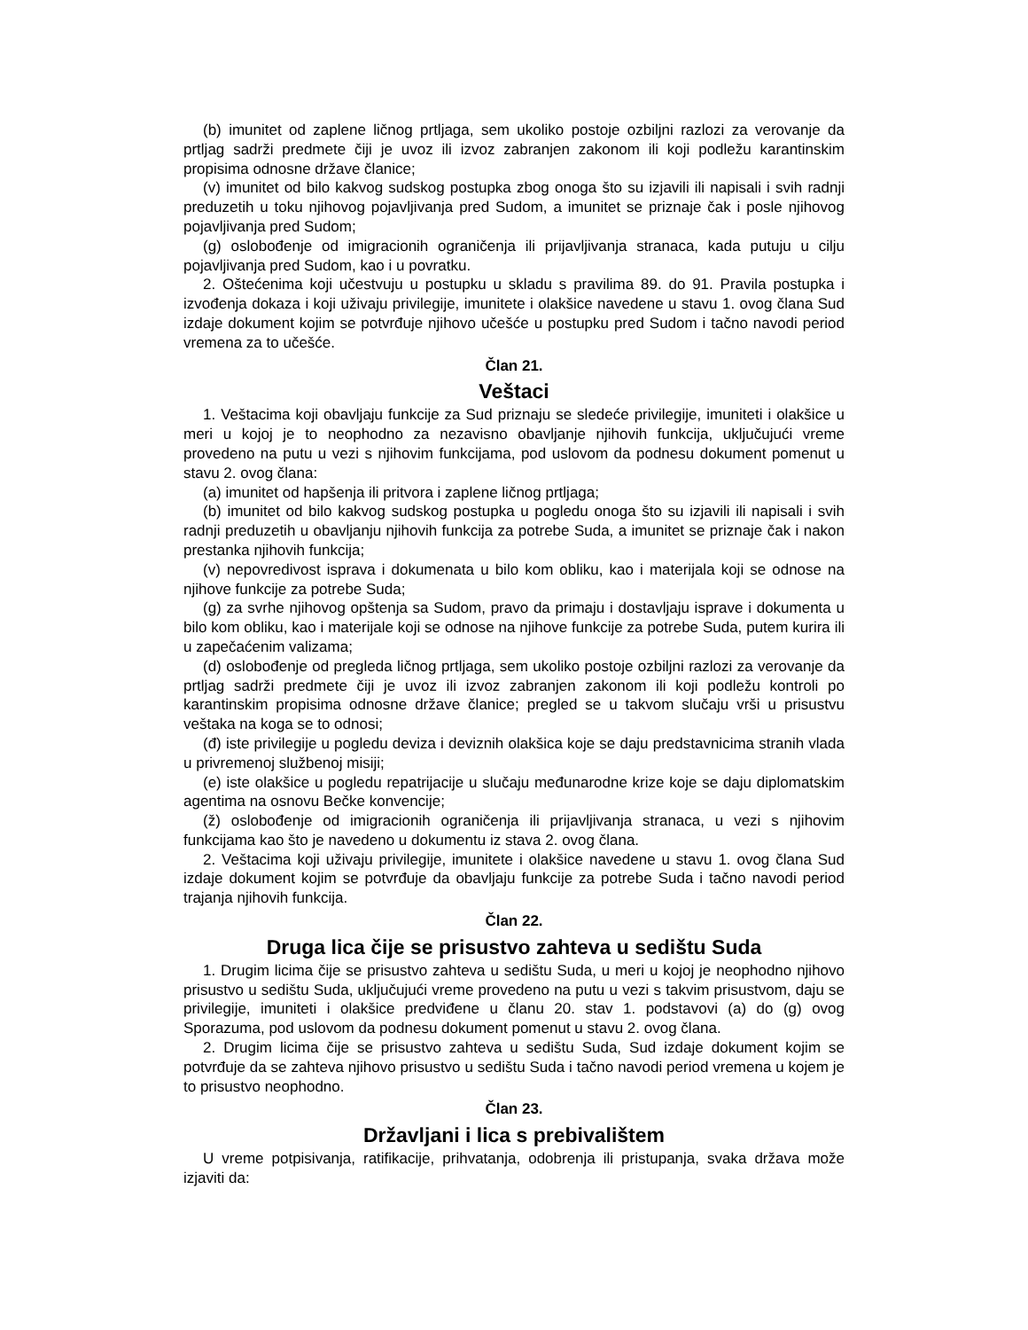(b) imunitet od zaplene ličnog prtljaga, sem ukoliko postoje ozbiljni razlozi za verovanje da prtljag sadrži predmete čiji je uvoz ili izvoz zabranjen zakonom ili koji podležu karantinskim propisima odnosne države članice;
(v) imunitet od bilo kakvog sudskog postupka zbog onoga što su izjavili ili napisali i svih radnji preduzetih u toku njihovog pojavljivanja pred Sudom, a imunitet se priznaje čak i posle njihovog pojavljivanja pred Sudom;
(g) oslobođenje od imigracionih ograničenja ili prijavljivanja stranaca, kada putuju u cilju pojavljivanja pred Sudom, kao i u povratku.
2. Oštećenima koji učestvuju u postupku u skladu s pravilima 89. do 91. Pravila postupka i izvođenja dokaza i koji uživaju privilegije, imunitete i olakšice navedene u stavu 1. ovog člana Sud izdaje dokument kojim se potvrđuje njihovo učešće u postupku pred Sudom i tačno navodi period vremena za to učešće.
Član 21.
Veštaci
1. Veštacima koji obavljaju funkcije za Sud priznaju se sledeće privilegije, imuniteti i olakšice u meri u kojoj je to neophodno za nezavisno obavljanje njihovih funkcija, uključujući vreme provedeno na putu u vezi s njihovim funkcijama, pod uslovom da podnesu dokument pomenut u stavu 2. ovog člana:
(a) imunitet od hapšenja ili pritvora i zaplene ličnog prtljaga;
(b) imunitet od bilo kakvog sudskog postupka u pogledu onoga što su izjavili ili napisali i svih radnji preduzetih u obavljanju njihovih funkcija za potrebe Suda, a imunitet se priznaje čak i nakon prestanka njihovih funkcija;
(v) nepovredivost isprava i dokumenata u bilo kom obliku, kao i materijala koji se odnose na njihove funkcije za potrebe Suda;
(g) za svrhe njihovog opštenja sa Sudom, pravo da primaju i dostavljaju isprave i dokumenta u bilo kom obliku, kao i materijale koji se odnose na njihove funkcije za potrebe Suda, putem kurira ili u zapečaćenim valizama;
(d) oslobođenje od pregleda ličnog prtljaga, sem ukoliko postoje ozbiljni razlozi za verovanje da prtljag sadrži predmete čiji je uvoz ili izvoz zabranjen zakonom ili koji podležu kontroli po karantinskim propisima odnosne države članice; pregled se u takvom slučaju vrši u prisustvu veštaka na koga se to odnosi;
(đ) iste privilegije u pogledu deviza i deviznih olakšica koje se daju predstavnicima stranih vlada u privremenoj službenoj misiji;
(e) iste olakšice u pogledu repatrijacije u slučaju međunarodne krize koje se daju diplomatskim agentima na osnovu Bečke konvencije;
(ž) oslobođenje od imigracionih ograničenja ili prijavljivanja stranaca, u vezi s njihovim funkcijama kao što je navedeno u dokumentu iz stava 2. ovog člana.
2. Veštacima koji uživaju privilegije, imunitete i olakšice navedene u stavu 1. ovog člana Sud izdaje dokument kojim se potvrđuje da obavljaju funkcije za potrebe Suda i tačno navodi period trajanja njihovih funkcija.
Član 22.
Druga lica čije se prisustvo zahteva u sedištu Suda
1. Drugim licima čije se prisustvo zahteva u sedištu Suda, u meri u kojoj je neophodno njihovo prisustvo u sedištu Suda, uključujući vreme provedeno na putu u vezi s takvim prisustvom, daju se privilegije, imuniteti i olakšice predviđene u članu 20. stav 1. podstavovi (a) do (g) ovog Sporazuma, pod uslovom da podnesu dokument pomenut u stavu 2. ovog člana.
2. Drugim licima čije se prisustvo zahteva u sedištu Suda, Sud izdaje dokument kojim se potvrđuje da se zahteva njihovo prisustvo u sedištu Suda i tačno navodi period vremena u kojem je to prisustvo neophodno.
Član 23.
Državljani i lica s prebivalištem
U vreme potpisivanja, ratifikacije, prihvatanja, odobrenja ili pristupanja, svaka država može izjaviti da: